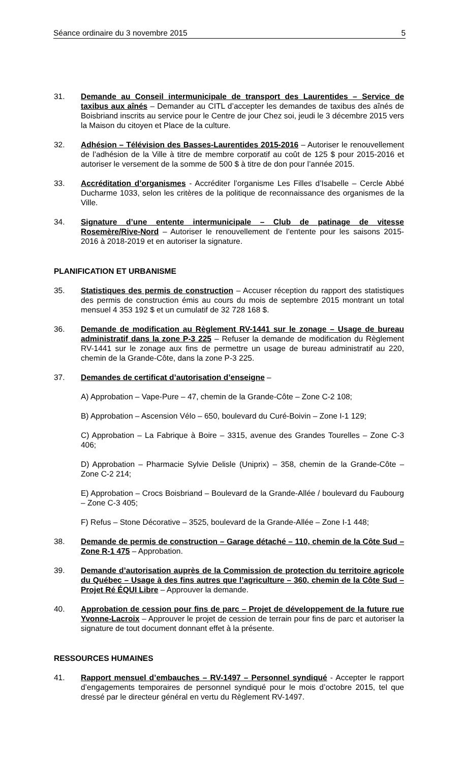Séance ordinaire du 3 novembre 2015 5
31. Demande au Conseil intermunicipale de transport des Laurentides – Service de taxibus aux aînés – Demander au CITL d’accepter les demandes de taxibus des aînés de Boisbriand inscrits au service pour le Centre de jour Chez soi, jeudi le 3 décembre 2015 vers la Maison du citoyen et Place de la culture.
32. Adhésion – Télévision des Basses-Laurentides 2015-2016 – Autoriser le renouvellement de l’adhésion de la Ville à titre de membre corporatif au coût de 125 $ pour 2015-2016 et autoriser le versement de la somme de 500 $ à titre de don pour l’année 2015.
33. Accréditation d’organismes - Accréditer l’organisme Les Filles d’Isabelle – Cercle Abbé Ducharme 1033, selon les critères de la politique de reconnaissance des organismes de la Ville.
34. Signature d’une entente intermunicipale – Club de patinage de vitesse Rosemère/Rive-Nord – Autoriser le renouvellement de l’entente pour les saisons 2015-2016 à 2018-2019 et en autoriser la signature.
PLANIFICATION ET URBANISME
35. Statistiques des permis de construction – Accuser réception du rapport des statistiques des permis de construction émis au cours du mois de septembre 2015 montrant un total mensuel 4 353 192 $ et un cumulatif de 32 728 168 $.
36. Demande de modification au Règlement RV-1441 sur le zonage – Usage de bureau administratif dans la zone P-3 225 – Refuser la demande de modification du Règlement RV-1441 sur le zonage aux fins de permettre un usage de bureau administratif au 220, chemin de la Grande-Côte, dans la zone P-3 225.
37. Demandes de certificat d’autorisation d’enseigne –
A) Approbation – Vape-Pure – 47, chemin de la Grande-Côte – Zone C-2 108;
B) Approbation – Ascension Vélo – 650, boulevard du Curé-Boivin – Zone I-1 129;
C) Approbation – La Fabrique à Boire – 3315, avenue des Grandes Tourelles – Zone C-3 406;
D) Approbation – Pharmacie Sylvie Delisle (Uniprix) – 358, chemin de la Grande-Côte – Zone C-2 214;
E) Approbation – Crocs Boisbriand – Boulevard de la Grande-Allée / boulevard du Faubourg – Zone C-3 405;
F) Refus – Stone Décorative – 3525, boulevard de la Grande-Allée – Zone I-1 448;
38. Demande de permis de construction – Garage détaché – 110, chemin de la Côte Sud – Zone R-1 475 – Approbation.
39. Demande d’autorisation auprès de la Commission de protection du territoire agricole du Québec – Usage à des fins autres que l’agriculture – 360, chemin de la Côte Sud – Projet Ré ÉQUI Libre – Approuver la demande.
40. Approbation de cession pour fins de parc – Projet de développement de la future rue Yvonne-Lacroix – Approuver le projet de cession de terrain pour fins de parc et autoriser la signature de tout document donnant effet à la présente.
RESSOURCES HUMAINES
41. Rapport mensuel d’embauches – RV-1497 – Personnel syndiqué - Accepter le rapport d’engagements temporaires de personnel syndiqué pour le mois d’octobre 2015, tel que dressé par le directeur général en vertu du Règlement RV-1497.